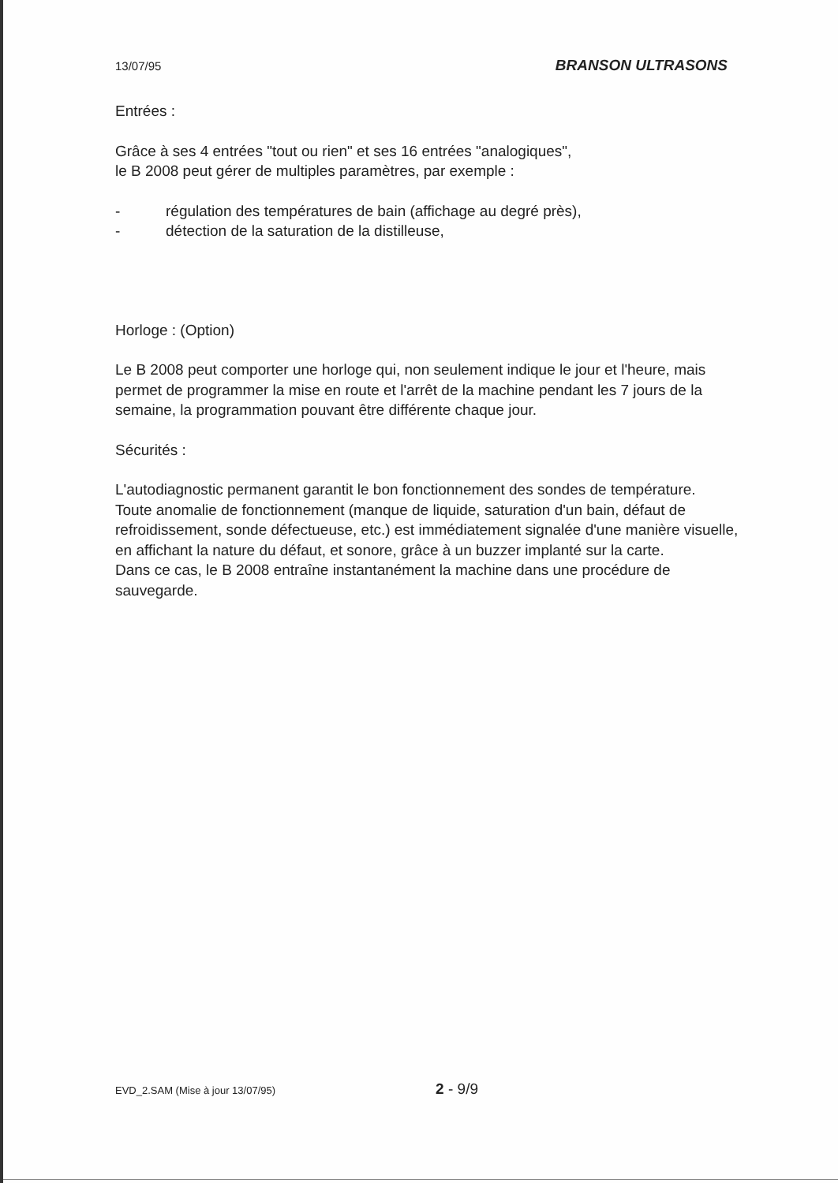13/07/95 BRANSON ULTRASONS
Entrées :
Grâce à ses 4 entrées "tout ou rien" et ses 16 entrées "analogiques",
le B 2008 peut gérer de multiples paramètres, par exemple :
- régulation des températures de bain (affichage au degré près),
- détection de la saturation de la distilleuse,
Horloge : (Option)
Le B 2008 peut comporter une horloge qui, non seulement indique le jour et l'heure, mais permet de programmer la mise en route et l'arrêt de la machine pendant les 7 jours de la semaine, la programmation pouvant être différente chaque jour.
Sécurités :
L'autodiagnostic permanent garantit le bon fonctionnement des sondes de température.
Toute anomalie de fonctionnement (manque de liquide, saturation d'un bain, défaut de refroidissement, sonde défectueuse, etc.) est immédiatement signalée d'une manière visuelle, en affichant la nature du défaut, et sonore, grâce à un buzzer implanté sur la carte.
Dans ce cas, le B 2008 entraîne instantanément la machine dans une procédure de sauvegarde.
EVD_2.SAM (Mise à jour 13/07/95) 2 - 9/9